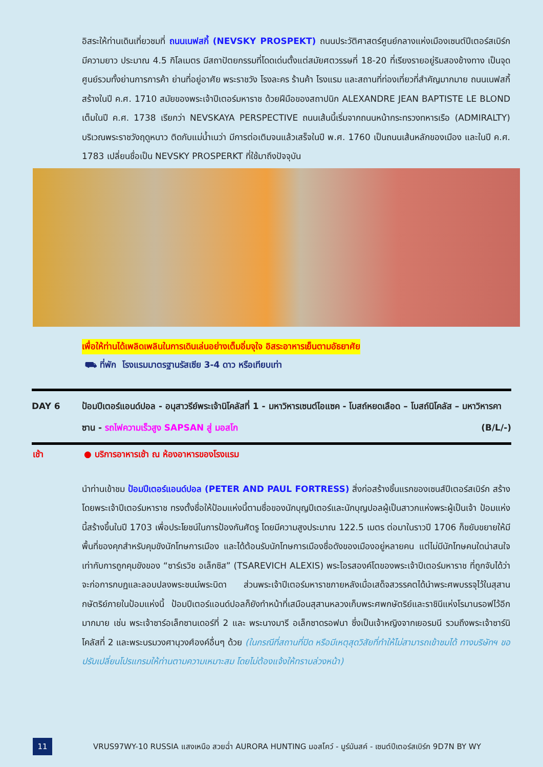อิสระให้ท่านเดินเที่ยวชมที่ ถนนเนฟสกี้ (NEVSKY PROSPEKT) ถนนประวัติศาสตร์ศูนย์กลางแห่งเมืองเซนต์ปีเตอร์สเบิร์ก มีความยาว ประมาณ 4.5 กิโลเมตร มีสถาปัตยกรรมที่โดดเด่นตั้งแต่สมัยศตวรรษที่ 18-20 ที่เรียงรายอยู่ริมสองข้างทาง เป็นจุดศูนย์รวมทั้งย่านการการค้า ย่านที่อยู่อาศัย พระราชวัง โรงละคร ร้านค้า โรงแรม และสถานที่ท่องเที่ยวที่สำคัญมากมาย ถนนเนฟสกี้ สร้างในปี ค.ศ. 1710 สมัยของพระเจ้าปีเตอร์มหาราช ด้วยฝีมือของสถาปนิก ALEXANDRE JEAN BAPTISTE LE BLOND เต็มในปี ค.ศ. 1738 เรียกว่า NEVSKAYA PERSPECTIVE ถนนเส้นนี้เริ่มจากถนนหน้ากระทรวงทหารเรือ (ADMIRALTY) บริเวณพระราชวังฤดูหนาว ติดกับแม่น้ำเนว่า มีการต่อเติมจนแล้วเสร็จในปี พ.ศ. 1760 เป็นถนนเส้นหลักของเมือง และในปี ค.ศ. 1783 เปลี่ยนชื่อเป็น NEVSKY PROSPERKT ที่ใช้มาถึงปัจจุบัน
เพื่อให้ท่านได้เพลิดเพลินในการเดินเล่นอย่างเต็มอิ่มจุใจ อิสระอาหารเย็นตามอัธยาศัย
⛟ ที่พัก โรงแรมมาตรฐานรัสเซีย 3-4 ดาว หรือเทียบเท่า
DAY 6 ป้อมปีเตอร์แอนด์ปอล - อนุสาวรีย์พระเจ้านิโคลัสที่ 1 - มหาวิหารเซนต์ไอแซค - โบสถ์หยดเลือด – โบสถ์นิโคลัส – มหาวิหารคาซาน - รถไฟความเร็วสูง SAPSAN สู่ มอสโก (B/L/-)
เช้า ● บริการอาหารเช้า ณ ห้องอาหารของโรงแรม
นำท่านเข้าชม ป้อมปีเตอร์แอนด์ปอล (PETER AND PAUL FORTRESS) สิ่งก่อสร้างชิ้นแรกของเซนส์ปีเตอร์สเบิร์ก สร้างโดยพระเจ้าปีเตอร์มหาราช ทรงตั้งชื่อให้ป้อมแห่งนี้ตามชื่อของนักบุญปีเตอร์และนักบุญปอลผู้เป็นสาวกแห่งพระผู้เป็นเจ้า ป้อมแห่งนี้สร้างขึ้นในปี 1703 เพื่อประโยชน์ในการป้องกันศัตรู โดยมีความสูงประมาณ 122.5 เมตร ต่อมาในราวปี 1706 ก็ขยับขยายให้มีพื้นที่ของคุกสำหรับคุมขังนักโทษการเมือง และได้ต้อนรับนักโทษการเมืองชื่อดังของเมืองอยู่หลายคน แต่ไม่มีนักโทษคนใดน่าสนใจเท่ากับการถูกคุมขังของ “ซาร์เรวิช อเล็กซิส” (TSAREVICH ALEXIS) พระโอรสองค์โตของพระเจ้าปีเตอร์มหาราช ที่ถูกจับได้ว่าจะก่อการกบฏและลอบปลงพระชนม์พระบิดา ส่วนพระเจ้าปีเตอร์มหาราชภายหลังเมื่อเสด็จสวรรคตได้นำพระศพบรรจุไว้ในสุสานกษัตริย์ภายในป้อมแห่งนี้ ป้อมปีเตอร์แอนด์ปอลก็ยังทำหน้าที่เสมือนสุสานหลวงเก็บพระศพกษัตริย์และราชินีแห่งโรมานรอฟไว้อีกมากมาย เช่น พระเจ้าซาร์อเล็กซานเดอร์ที่ 2 และ พระนางมารี อเล็กซาดรอฟนา ซึ่งเป็นเจ้าหญิงจากเยอรมนี รวมถึงพระเจ้าซาร์นิโคลัสที่ 2 และพระบรมวงศานุวงศ์องค์อื่นๆ ด้วย (ในกรณีที่สถานที่ปิด หรือมีเหตุสุดวิสัยที่ทำให้ไม่สามารถเข้าชมได้ ทางบริษัทฯ ขอปรับเปลี่ยนโปรแกรมให้ท่านตามความเหมาะสม โดยไม่ต้องแจ้งให้ทราบล่วงหน้า)
11
VRUS97WY-10 RUSSIA แสงเหนือ สวยฉ่ำ AURORA HUNTING มอสโคว์ - มูร์มันสค์ - เซนต์ปีเตอร์สเบิร์ก 9D7N BY WY